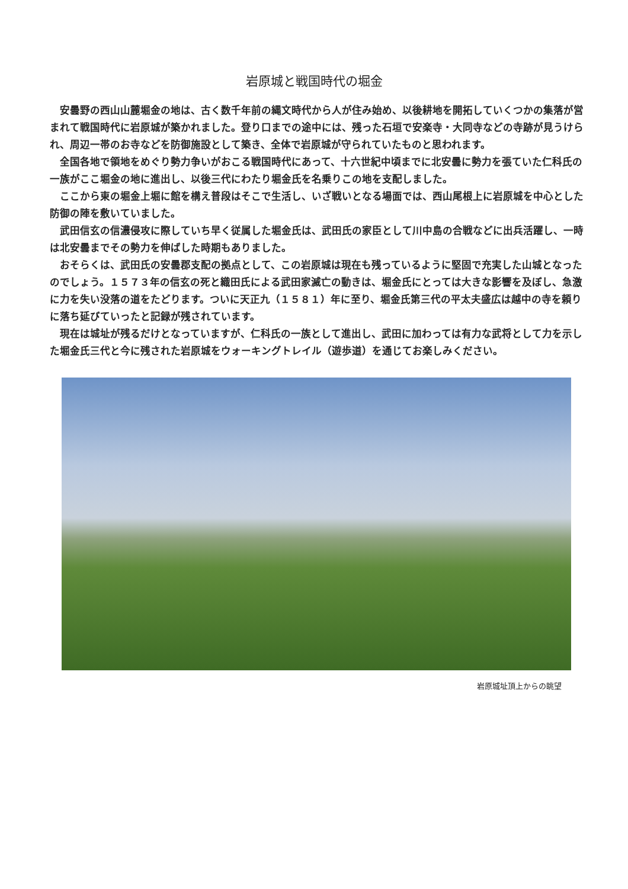岩原城と戦国時代の堀金
安曇野の西山山麓堀金の地は、古く数千年前の縄文時代から人が住み始め、以後耕地を開拓していくつかの集落が営まれて戦国時代に岩原城が築かれました。登り口までの途中には、残った石垣で安楽寺・大同寺などの寺跡が見うけられ、周辺一帯のお寺などを防御施設として築き、全体で岩原城が守られていたものと思われます。
全国各地で領地をめぐり勢力争いがおこる戦国時代にあって、十六世紀中頃までに北安曇に勢力を張ていた仁科氏の一族がここ堀金の地に進出し、以後三代にわたり堀金氏を名乗りこの地を支配しました。
ここから東の堀金上堀に館を構え普段はそこで生活し、いざ戦いとなる場面では、西山尾根上に岩原城を中心とした防御の陣を敷いていました。
武田信玄の信濃侵攻に際していち早く従属した堀金氏は、武田氏の家臣として川中島の合戦などに出兵活躍し、一時は北安曇までその勢力を伸ばした時期もありました。
おそらくは、武田氏の安曇郡支配の拠点として、この岩原城は現在も残っているように堅固で充実した山城となったのでしょう。１５７３年の信玄の死と織田氏による武田家滅亡の動きは、堀金氏にとっては大きな影響を及ぼし、急激に力を失い没落の道をたどります。ついに天正九（１５８１）年に至り、堀金氏第三代の平太夫盛広は越中の寺を頼りに落ち延びていったと記録が残されています。
現在は城址が残るだけとなっていますが、仁科氏の一族として進出し、武田に加わっては有力な武将として力を示した堀金氏三代と今に残された岩原城をウォーキングトレイル（遊歩道）を通じてお楽しみください。
岩原城址頂上からの眺望